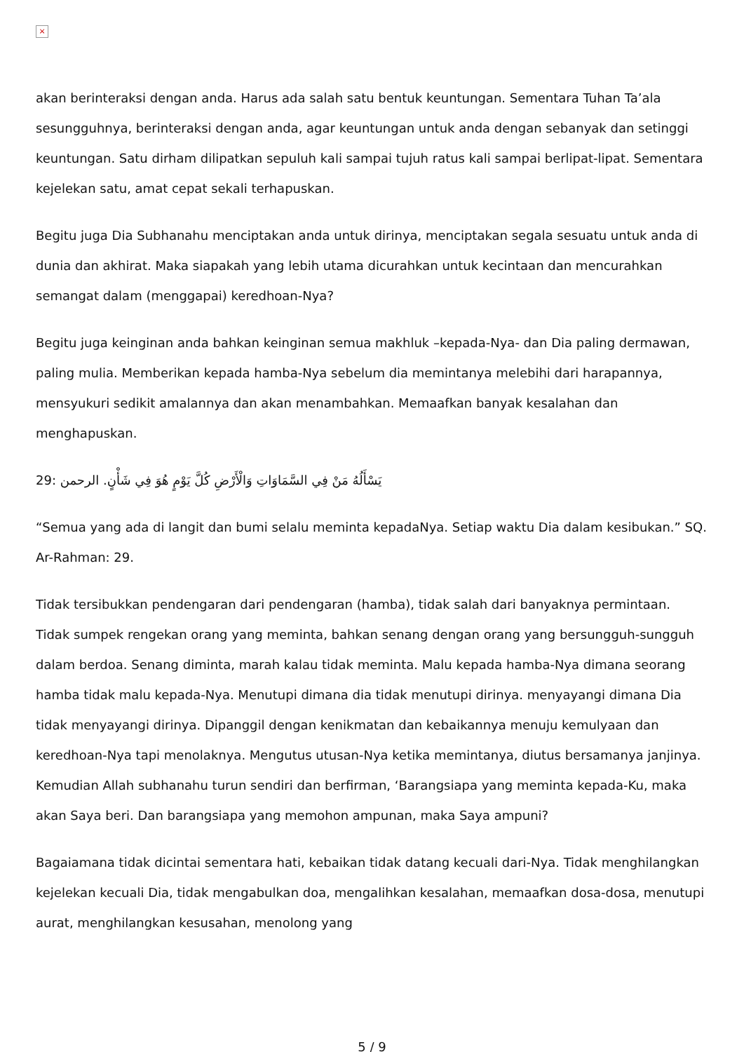×
akan berinteraksi dengan anda. Harus ada salah satu bentuk keuntungan. Sementara Tuhan Ta’ala sesungguhnya, berinteraksi dengan anda, agar keuntungan untuk anda dengan sebanyak dan setinggi keuntungan. Satu dirham dilipatkan sepuluh kali sampai tujuh ratus kali sampai berlipat-lipat. Sementara kejelekan satu, amat cepat sekali terhapuskan.
Begitu juga Dia Subhanahu menciptakan anda untuk dirinya, menciptakan segala sesuatu untuk anda di dunia dan akhirat. Maka siapakah yang lebih utama dicurahkan untuk kecintaan dan mencurahkan semangat dalam (menggapai) keredhoan-Nya?
Begitu juga keinginan anda bahkan keinginan semua makhluk –kepada-Nya- dan Dia paling dermawan, paling mulia. Memberikan kepada hamba-Nya sebelum dia memintanya melebihi dari harapannya, mensyukuri sedikit amalannya dan akan menambahkan. Memaafkan banyak kesalahan dan menghapuskan.
29: الرحمن يَسْأَلُهُ مَنْ فِي السَّمَاوَاتِ وَالْأَرْضِ كُلَّ يَوْمٍ هُوَ فِي شَأْنٍ.
“Semua yang ada di langit dan bumi selalu meminta kepadaNya. Setiap waktu Dia dalam kesibukan.” SQ. Ar-Rahman: 29.
Tidak tersibukkan pendengaran dari pendengaran (hamba), tidak salah dari banyaknya permintaan. Tidak sumpek rengekan orang yang meminta, bahkan senang dengan orang yang bersungguh-sungguh dalam berdoa. Senang diminta, marah kalau tidak meminta. Malu kepada hamba-Nya dimana seorang hamba tidak malu kepada-Nya. Menutupi dimana dia tidak menutupi dirinya. menyayangi dimana Dia tidak menyayangi dirinya. Dipanggil dengan kenikmatan dan kebaikannya menuju kemulyaan dan keredhoan-Nya tapi menolaknya. Mengutus utusan-Nya ketika memintanya, diutus bersamanya janjinya. Kemudian Allah subhanahu turun sendiri dan berfirman, ‘Barangsiapa yang meminta kepada-Ku, maka akan Saya beri. Dan barangsiapa yang memohon ampunan, maka Saya ampuni?
Bagaiamana tidak dicintai sementara hati, kebaikan tidak datang kecuali dari-Nya. Tidak menghilangkan kejelekan kecuali Dia, tidak mengabulkan doa, mengalihkan kesalahan, memaafkan dosa-dosa, menutupi aurat, menghilangkan kesusahan, menolong yang
5 / 9